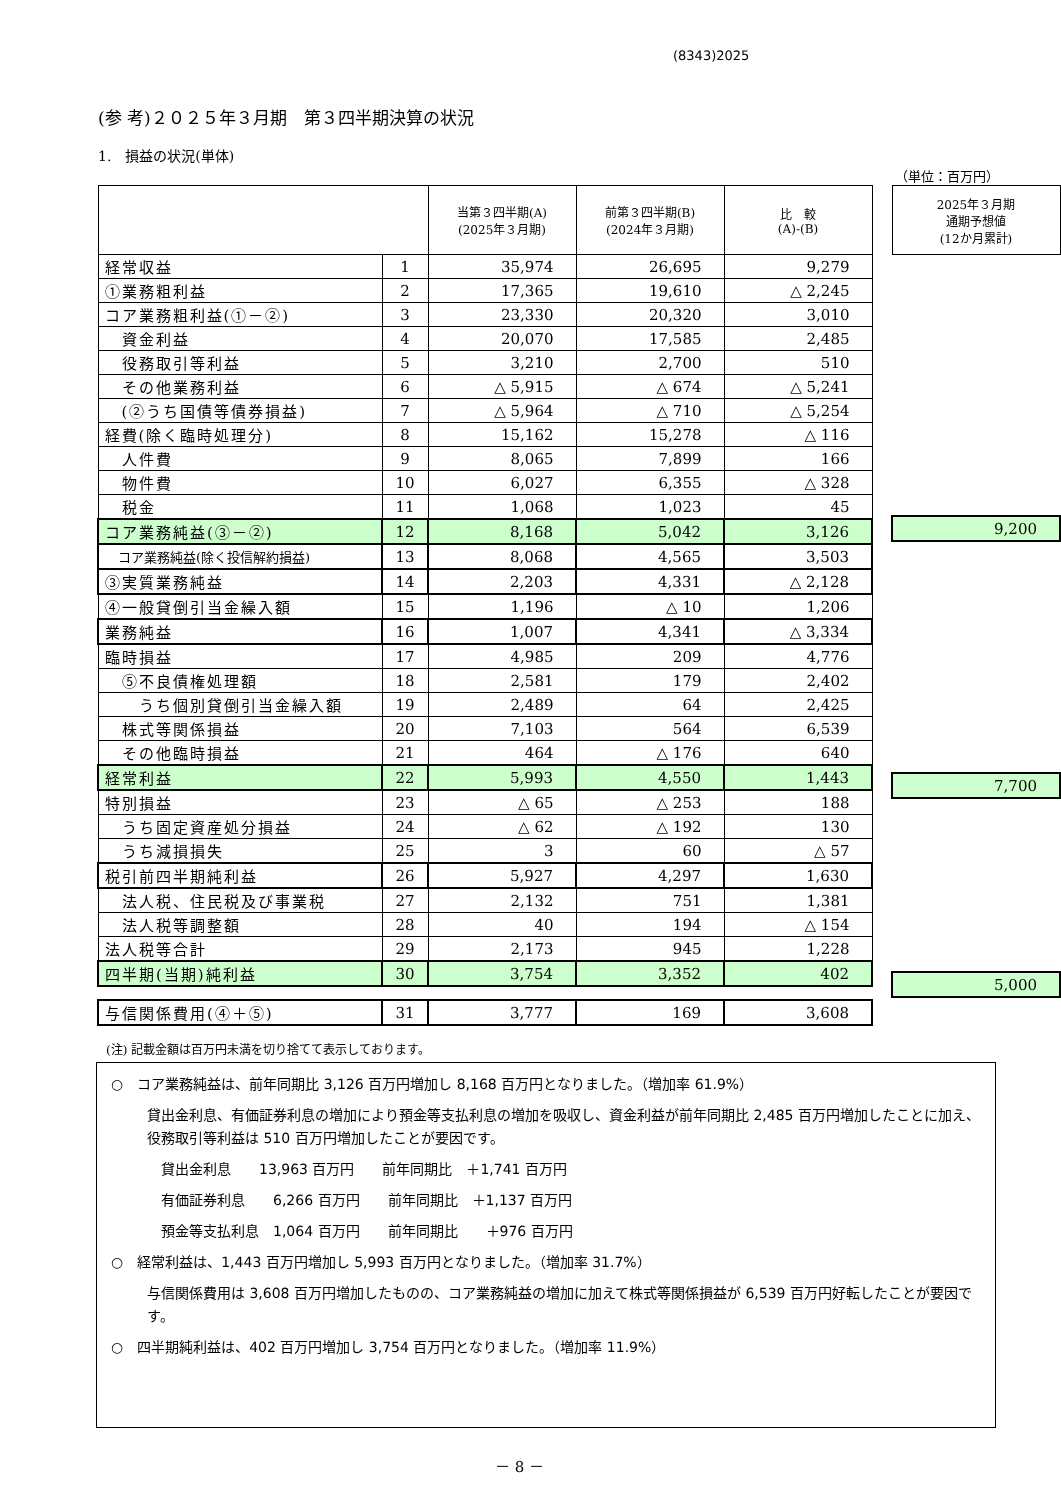(8343)2025
(参 考)２０２５年３月期　第３四半期決算の状況
1.　損益の状況(単体)
（単位：百万円）
| | | 当第３四半期(A) (2025年３月期) | 前第３四半期(B) (2024年３月期) | 比 較 (A)-(B) |
| --- | --- | --- | --- | --- |
| 経常収益 | 1 | 35,974 | 26,695 | 9,279 |
| ①業務粗利益 | 2 | 17,365 | 19,610 | △ 2,245 |
| コア業務粗利益(①－②) | 3 | 23,330 | 20,320 | 3,010 |
| 資金利益 | 4 | 20,070 | 17,585 | 2,485 |
| 役務取引等利益 | 5 | 3,210 | 2,700 | 510 |
| その他業務利益 | 6 | △ 5,915 | △ 674 | △ 5,241 |
| (②うち国債等債券損益) | 7 | △ 5,964 | △ 710 | △ 5,254 |
| 経費(除く臨時処理分) | 8 | 15,162 | 15,278 | △ 116 |
| 人件費 | 9 | 8,065 | 7,899 | 166 |
| 物件費 | 10 | 6,027 | 6,355 | △ 328 |
| 税金 | 11 | 1,068 | 1,023 | 45 |
| コア業務純益(③－②) | 12 | 8,168 | 5,042 | 3,126 |
| コア業務純益(除く投信解約損益) | 13 | 8,068 | 4,565 | 3,503 |
| ③実質業務純益 | 14 | 2,203 | 4,331 | △ 2,128 |
| ④一般貸倒引当金繰入額 | 15 | 1,196 | △ 10 | 1,206 |
| 業務純益 | 16 | 1,007 | 4,341 | △ 3,334 |
| 臨時損益 | 17 | 4,985 | 209 | 4,776 |
| ⑤不良債権処理額 | 18 | 2,581 | 179 | 2,402 |
| うち個別貸倒引当金繰入額 | 19 | 2,489 | 64 | 2,425 |
| 株式等関係損益 | 20 | 7,103 | 564 | 6,539 |
| その他臨時損益 | 21 | 464 | △ 176 | 640 |
| 経常利益 | 22 | 5,993 | 4,550 | 1,443 |
| 特別損益 | 23 | △ 65 | △ 253 | 188 |
| うち固定資産処分損益 | 24 | △ 62 | △ 192 | 130 |
| うち減損損失 | 25 | 3 | 60 | △ 57 |
| 税引前四半期純利益 | 26 | 5,927 | 4,297 | 1,630 |
| 法人税、住民税及び事業税 | 27 | 2,132 | 751 | 1,381 |
| 法人税等調整額 | 28 | 40 | 194 | △ 154 |
| 法人税等合計 | 29 | 2,173 | 945 | 1,228 |
| 四半期(当期)純利益 | 30 | 3,754 | 3,352 | 402 |
| 与信関係費用(④＋⑤) | 31 | 3,777 | 169 | 3,608 |
| 2025年３月期 通期予想値 (12か月累計) |
| --- |
| 9,200 |
| 7,700 |
| 5,000 |
(注) 記載金額は百万円未満を切り捨てて表示しております。
○　コア業務純益は、前年同期比 3,126 百万円増加し 8,168 百万円となりました。（増加率 61.9%）
貸出金利息、有価証券利息の増加により預金等支払利息の増加を吸収し、資金利益が前年同期比 2,485 百万円増加したことに加え、役務取引等利益は 510 百万円増加したことが要因です。
　貸出金利息　　13,963 百万円　　前年同期比　＋1,741 百万円
　有価証券利息　　6,266 百万円　　前年同期比　＋1,137 百万円
　預金等支払利息　1,064 百万円　　前年同期比　　＋976 百万円
○　経常利益は、1,443 百万円増加し 5,993 百万円となりました。（増加率 31.7%）
与信関係費用は 3,608 百万円増加したものの、コア業務純益の増加に加えて株式等関係損益が 6,539 百万円好転したことが要因です。
○　四半期純利益は、402 百万円増加し 3,754 百万円となりました。（増加率 11.9%）
－ 8 －